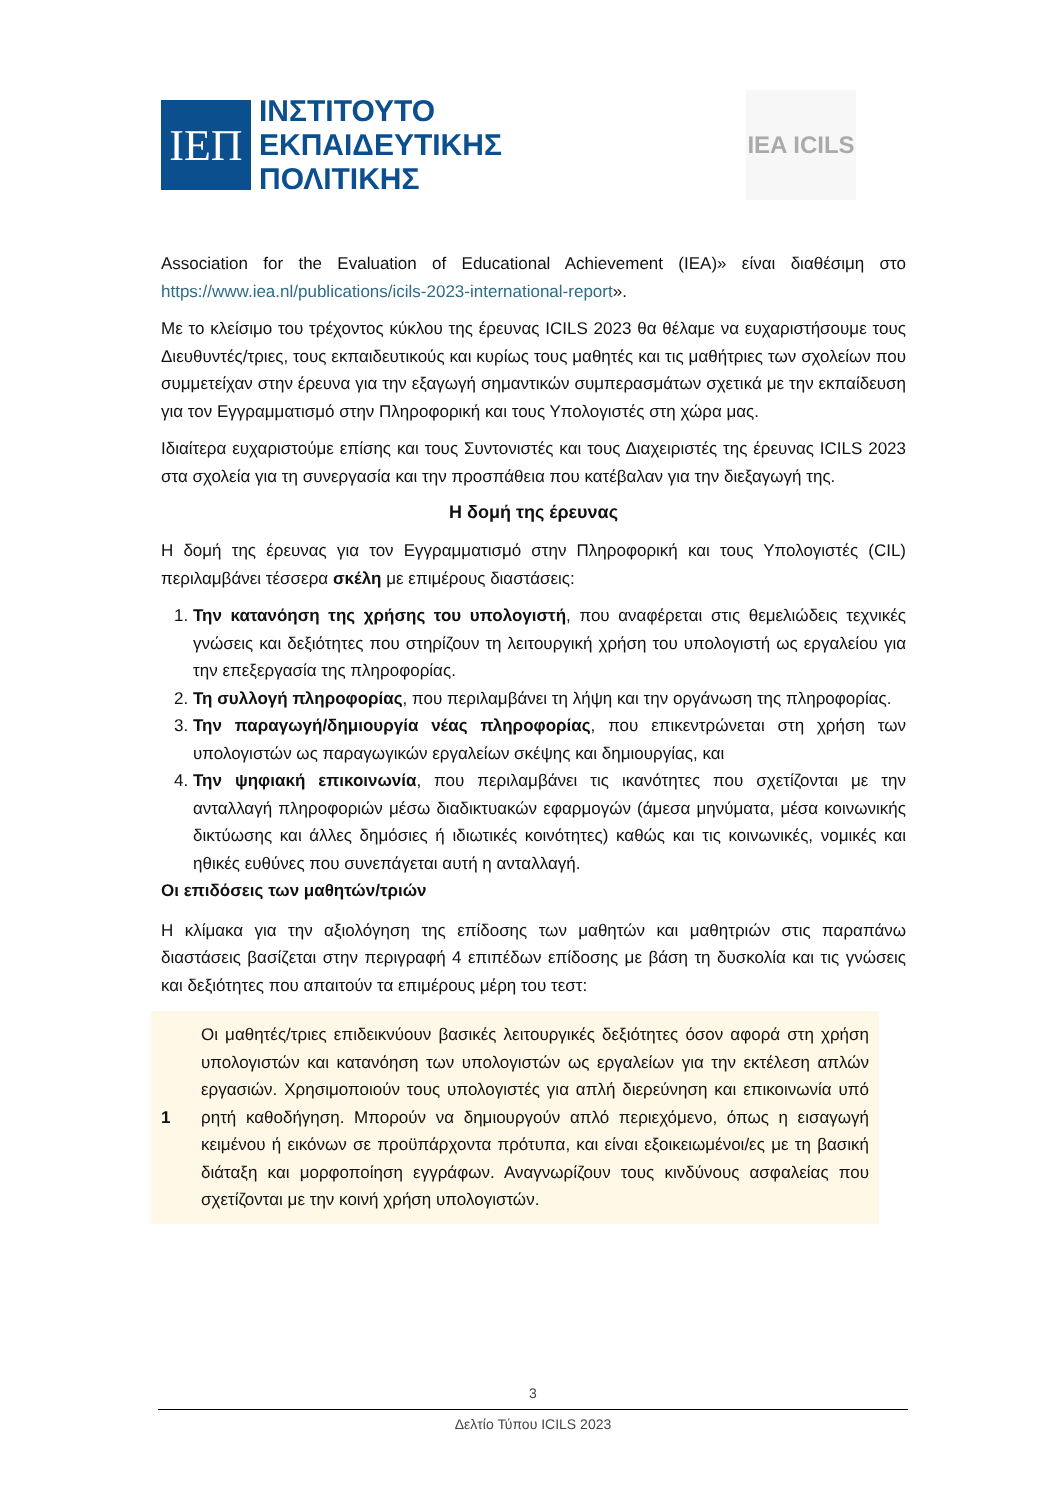ΙΕΠ
ΙΝΣΤΙΤΟΥΤΟ
ΕΚΠΑΙΔΕΥΤΙΚΗΣ
ΠΟΛΙΤΙΚΗΣ
IEA ICILS
Association for the Evaluation of Educational Achievement (IEA)» είναι διαθέσιμη στο https://www.iea.nl/publications/icils-2023-international-report».
Με το κλείσιμο του τρέχοντος κύκλου της έρευνας ICILS 2023 θα θέλαμε να ευχαριστήσουμε τους Διευθυντές/τριες, τους εκπαιδευτικούς και κυρίως τους μαθητές και τις μαθήτριες των σχολείων που συμμετείχαν στην έρευνα για την εξαγωγή σημαντικών συμπερασμάτων σχετικά με την εκπαίδευση για τον Εγγραμματισμό στην Πληροφορική και τους Υπολογιστές στη χώρα μας.
Ιδιαίτερα ευχαριστούμε επίσης και τους Συντονιστές και τους Διαχειριστές της έρευνας ICILS 2023 στα σχολεία για τη συνεργασία και την προσπάθεια που κατέβαλαν για την διεξαγωγή της.
Η δομή της έρευνας
Η δομή της έρευνας για τον Εγγραμματισμό στην Πληροφορική και τους Υπολογιστές (CIL) περιλαμβάνει τέσσερα σκέλη με επιμέρους διαστάσεις:
1. Την κατανόηση της χρήσης του υπολογιστή, που αναφέρεται στις θεμελιώδεις τεχνικές γνώσεις και δεξιότητες που στηρίζουν τη λειτουργική χρήση του υπολογιστή ως εργαλείου για την επεξεργασία της πληροφορίας.
2. Τη συλλογή πληροφορίας, που περιλαμβάνει τη λήψη και την οργάνωση της πληροφορίας.
3. Την παραγωγή/δημιουργία νέας πληροφορίας, που επικεντρώνεται στη χρήση των υπολογιστών ως παραγωγικών εργαλείων σκέψης και δημιουργίας, και
4. Την ψηφιακή επικοινωνία, που περιλαμβάνει τις ικανότητες που σχετίζονται με την ανταλλαγή πληροφοριών μέσω διαδικτυακών εφαρμογών (άμεσα μηνύματα, μέσα κοινωνικής δικτύωσης και άλλες δημόσιες ή ιδιωτικές κοινότητες) καθώς και τις κοινωνικές, νομικές και ηθικές ευθύνες που συνεπάγεται αυτή η ανταλλαγή.
Οι επιδόσεις των μαθητών/τριών
Η κλίμακα για την αξιολόγηση της επίδοσης των μαθητών και μαθητριών στις παραπάνω διαστάσεις βασίζεται στην περιγραφή 4 επιπέδων επίδοσης με βάση τη δυσκολία και τις γνώσεις και δεξιότητες που απαιτούν τα επιμέρους μέρη του τεστ:
| 1 | Οι μαθητές/τριες επιδεικνύουν βασικές λειτουργικές δεξιότητες όσον αφορά στη χρήση υπολογιστών και κατανόηση των υπολογιστών ως εργαλείων για την εκτέλεση απλών εργασιών. Χρησιμοποιούν τους υπολογιστές για απλή διερεύνηση και επικοινωνία υπό ρητή καθοδήγηση. Μπορούν να δημιουργούν απλό περιεχόμενο, όπως η εισαγωγή κειμένου ή εικόνων σε προϋπάρχοντα πρότυπα, και είναι εξοικειωμένοι/ες με τη βασική διάταξη και μορφοποίηση εγγράφων. Αναγνωρίζουν τους κινδύνους ασφαλείας που σχετίζονται με την κοινή χρήση υπολογιστών. |
3
Δελτίο Τύπου ICILS 2023